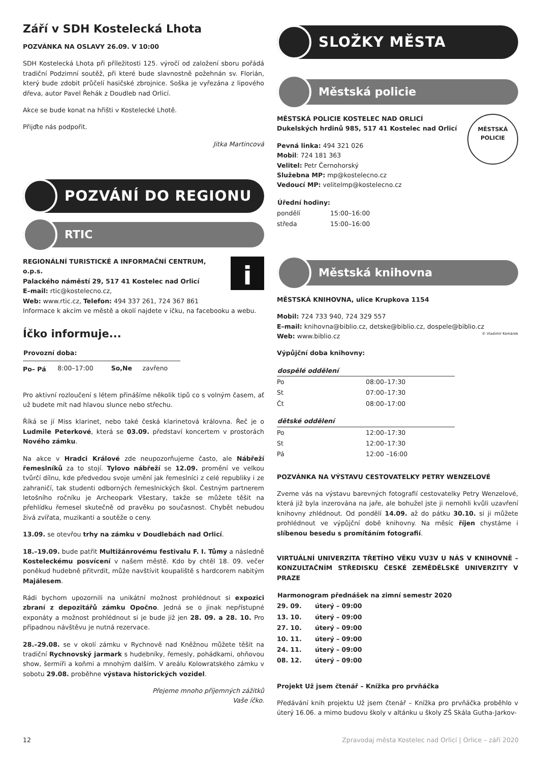Září v SDH Kostelecká Lhota
POZVÁNKA NA OSLAVY 26.09. V 10:00
SDH Kostelecká Lhota při příležitosti 125. výročí od založení sboru pořádá tradiční Podzimní soutěž, při které bude slavnostně požehnán sv. Florián, který bude zdobit průčelí hasičské zbrojnice. Soška je vyřezána z lipového dřeva, autor Pavel Řehák z Doudleb nad Orlicí.
Akce se bude konat na hřišti v Kostelecké Lhotě.
Přijďte nás podpořit.
Jitka Martincová
POZVÁNÍ DO REGIONU
RTIC
i
REGIONÁLNÍ TURISTICKÉ A INFORMAČNÍ CENTRUM, o.p.s.
Palackého náměstí 29, 517 41 Kostelec nad Orlicí
E–mail: rtic@kostelecno.cz,
Web: www.rtic.cz, Telefon: 494 337 261, 724 367 861
Informace k akcím ve městě a okolí najdete v íčku, na facebooku a webu.
Íčko informuje...
| Provozní doba: | | | |
| --- | --- | --- | --- |
| Po– Pá | 8:00–17:00 | So,Ne | zavřeno |
Pro aktivní rozloučení s létem přinášíme několik tipů co s volným časem, ať už budete mít nad hlavou slunce nebo střechu.
Říká se jí Miss klarinet, nebo také česká klarinetová královna. Řeč je o Ludmile Peterkové, která se 03.09. představí koncertem v prostorách Nového zámku.
Na akce v Hradci Králové zde neupozorňujeme často, ale Nábřeží řemeslníků za to stojí. Tylovo nábřeží se 12.09. promění ve velkou tvůrčí dílnu, kde předvedou svoje umění jak řemeslníci z celé republiky i ze zahraničí, tak studenti odborných řemeslnických škol. Čestným partnerem letošního ročníku je Archeopark Všestary, takže se můžete těšit na přehlídku řemesel skutečně od pravěku po současnost. Chybět nebudou živá zvířata, muzikanti a soutěže o ceny.
13.09. se otevřou trhy na zámku v Doudlebách nad Orlicí.
18.–19.09. bude patřit Multižánrovému festivalu F. I. Tůmy a následně Kosteleckému posvícení v našem městě. Kdo by chtěl 18. 09. večer poněkud hudebně přitvrdit, může navštívit koupaliště s hardcorem nabitým Majálesem.
Rádi bychom upozornili na unikátní možnost prohlédnout si expozici zbraní z depozitářů zámku Opočno. Jedná se o jinak nepřístupné exponáty a možnost prohlédnout si je bude již jen 28. 09. a 28. 10. Pro případnou návštěvu je nutná rezervace.
28.–29.08. se v okolí zámku v Rychnově nad Kněžnou můžete těšit na tradiční Rychnovský jarmark s hudebníky, řemesly, pohádkami, ohňovou show, šermíři a koňmi a mnohým dalším. V areálu Kolowratského zámku v sobotu 29.08. proběhne výstava historických vozidel.
Přejeme mnoho příjemných zážitků
Vaše íčko.
SLOŽKY MĚSTA
Městská policie
MĚSTSKÁ
POLICIE
MĚSTSKÁ POLICIE KOSTELEC NAD ORLICÍ
Dukelských hrdinů 985, 517 41 Kostelec nad Orlicí
Pevná linka: 494 321 026
Mobil: 724 181 363
Velitel: Petr Černohorský
Služebna MP: mp@kostelecno.cz
Vedoucí MP: velitelmp@kostelecno.cz
| Úřední hodiny: | |
| --- | --- |
| pondělí | 15:00–16:00 |
| středa | 15:00–16:00 |
Městská knihovna
MĚSTSKÁ KNIHOVNA, ulice Krupkova 1154
Mobil: 724 733 940, 724 329 557
E–mail: knihovna@biblio.cz, detske@biblio.cz, dospele@biblio.cz
Web: www.biblio.cz © Vladimír Komárek
Výpůjční doba knihovny:
| dospělé oddělení | |
| --- | --- |
| Po | 08:00–17:30 |
| St | 07:00–17:30 |
| Čt | 08:00–17:00 |
| dětské oddělení | |
| Po | 12:00–17:30 |
| St | 12:00–17:30 |
| Pá | 12:00 –16:00 |
POZVÁNKA NA VÝSTAVU CESTOVATELKY PETRY WENZELOVÉ
Zveme vás na výstavu barevných fotografií cestovatelky Petry Wenzelové, která již byla inzerována na jaře, ale bohužel jste ji nemohli kvůli uzavření knihovny zhlédnout. Od pondělí 14.09. až do pátku 30.10. si ji můžete prohlédnout ve výpůjční době knihovny. Na měsíc říjen chystáme i slíbenou besedu s promítáním fotografií.
VIRTUÁLNÍ UNIVERZITA TŘETÍHO VĚKU VU3V U NÁS V KNIHOVNĚ – KONZULTAČNÍM STŘEDISKU ČESKÉ ZEMĚDĚLSKÉ UNIVERZITY V PRAZE
| Harmonogram přednášek na zimní semestr 2020 | |
| --- | --- |
| 29. 09. | úterý – 09:00 |
| 13. 10. | úterý – 09:00 |
| 27. 10. | úterý – 09:00 |
| 10. 11. | úterý – 09:00 |
| 24. 11. | úterý – 09:00 |
| 08. 12. | úterý – 09:00 |
Projekt Už jsem čtenář – Knížka pro prvňáčka
Předávání knih projektu Už jsem čtenář – Knížka pro prvňáčka proběhlo v úterý 16.06. a mimo budovu školy v altánku u školy ZŠ Skála Gutha-Jarkov-
12 Zpravodaj města Kostelec nad Orlicí | Orlice – září 2020